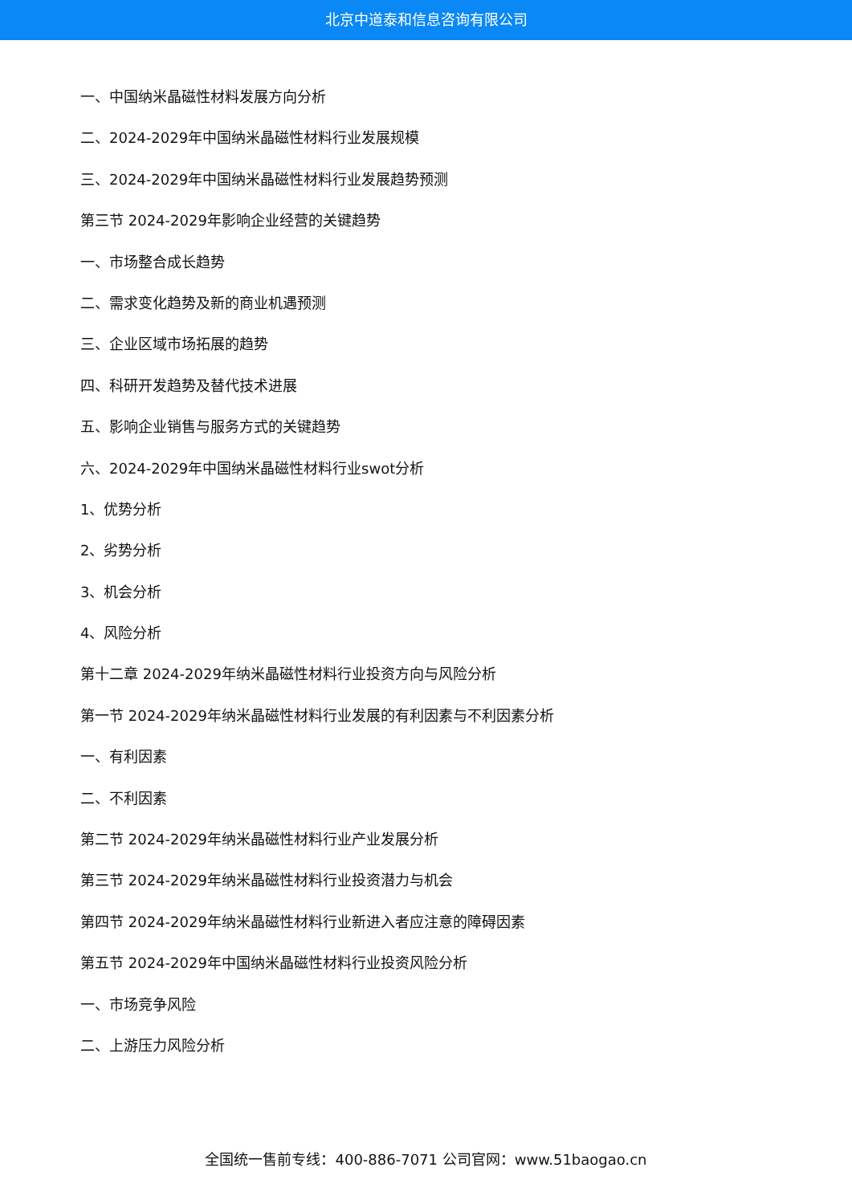北京中道泰和信息咨询有限公司
一、中国纳米晶磁性材料发展方向分析
二、2024-2029年中国纳米晶磁性材料行业发展规模
三、2024-2029年中国纳米晶磁性材料行业发展趋势预测
第三节 2024-2029年影响企业经营的关键趋势
一、市场整合成长趋势
二、需求变化趋势及新的商业机遇预测
三、企业区域市场拓展的趋势
四、科研开发趋势及替代技术进展
五、影响企业销售与服务方式的关键趋势
六、2024-2029年中国纳米晶磁性材料行业swot分析
1、优势分析
2、劣势分析
3、机会分析
4、风险分析
第十二章 2024-2029年纳米晶磁性材料行业投资方向与风险分析
第一节 2024-2029年纳米晶磁性材料行业发展的有利因素与不利因素分析
一、有利因素
二、不利因素
第二节 2024-2029年纳米晶磁性材料行业产业发展分析
第三节 2024-2029年纳米晶磁性材料行业投资潜力与机会
第四节 2024-2029年纳米晶磁性材料行业新进入者应注意的障碍因素
第五节 2024-2029年中国纳米晶磁性材料行业投资风险分析
一、市场竞争风险
二、上游压力风险分析
全国统一售前专线：400-886-7071 公司官网：www.51baogao.cn